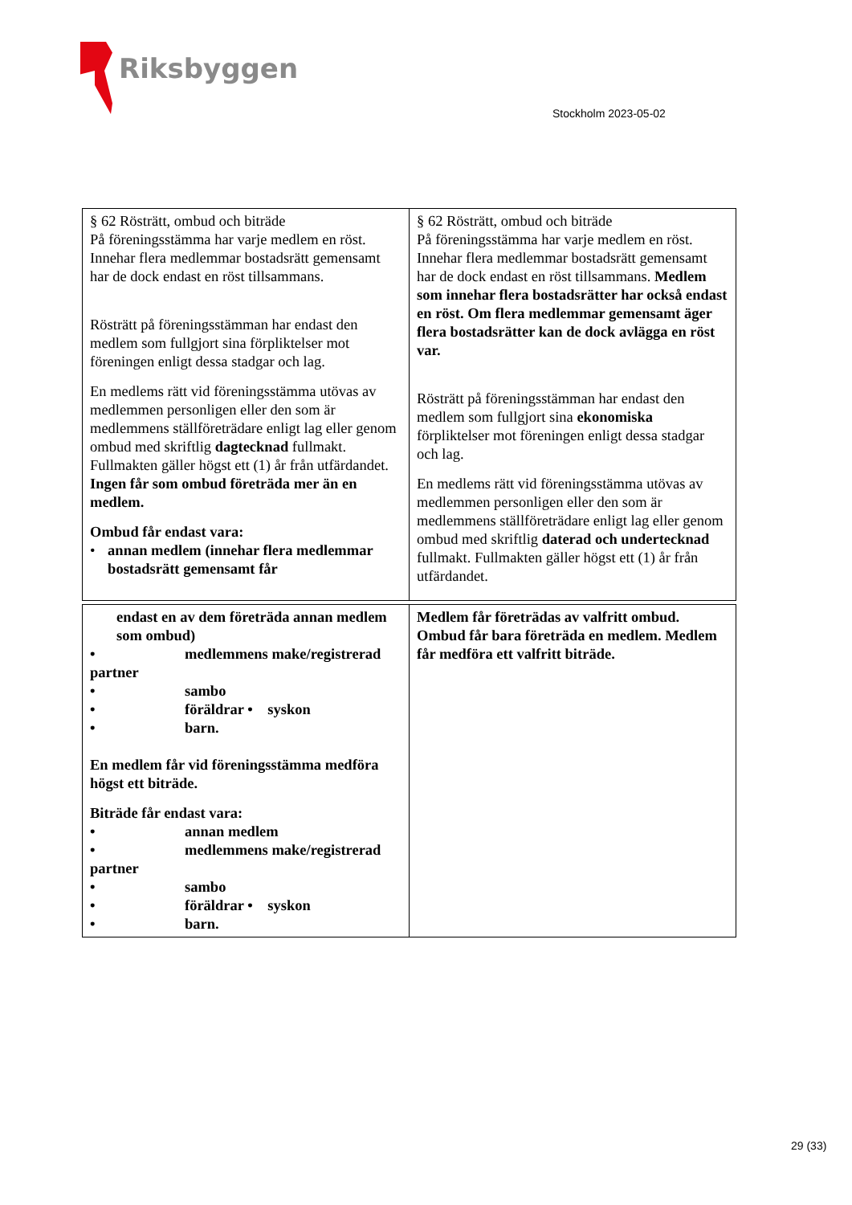Riksbyggen
Stockholm 2023-05-02
| § 62 Rösträtt, ombud och biträde På föreningsstämma har varje medlem en röst. Innehar flera medlemmar bostadsrätt gemensamt har de dock endast en röst tillsammans. Rösträtt på föreningsstämman har endast den medlem som fullgjort sina förpliktelser mot föreningen enligt dessa stadgar och lag. En medlems rätt vid föreningsstämma utövas av medlemmen personligen eller den som är medlemmens ställföreträdare enligt lag eller genom ombud med skriftlig dagtecknad fullmakt. Fullmakten gäller högst ett (1) år från utfärdandet. Ingen får som ombud företräda mer än en medlem. Ombud får endast vara: • annan medlem (innehar flera medlemmar bostadsrätt gemensamt får | § 62 Rösträtt, ombud och biträde På föreningsstämma har varje medlem en röst. Innehar flera medlemmar bostadsrätt gemensamt har de dock endast en röst tillsammans. Medlem som innehar flera bostadsrätter har också endast en röst. Om flera medlemmar gemensamt äger flera bostadsrätter kan de dock avlägga en röst var. Rösträtt på föreningsstämman har endast den medlem som fullgjort sina ekonomiska förpliktelser mot föreningen enligt dessa stadgar och lag. En medlems rätt vid föreningsstämma utövas av medlemmen personligen eller den som är medlemmens ställföreträdare enligt lag eller genom ombud med skriftlig daterad och undertecknad fullmakt. Fullmakten gäller högst ett (1) år från utfärdandet. |
| endast en av dem företräda annan medlem som ombud) • medlemmens make/registrerad partner • sambo • föräldrar • syskon • barn. En medlem får vid föreningsstämma medföra högst ett biträde. Biträde får endast vara: • annan medlem • medlemmens make/registrerad partner • sambo • föräldrar • syskon • barn. | Medlem får företrädas av valfritt ombud. Ombud får bara företräda en medlem. Medlem får medföra ett valfritt biträde. |
29 (33)